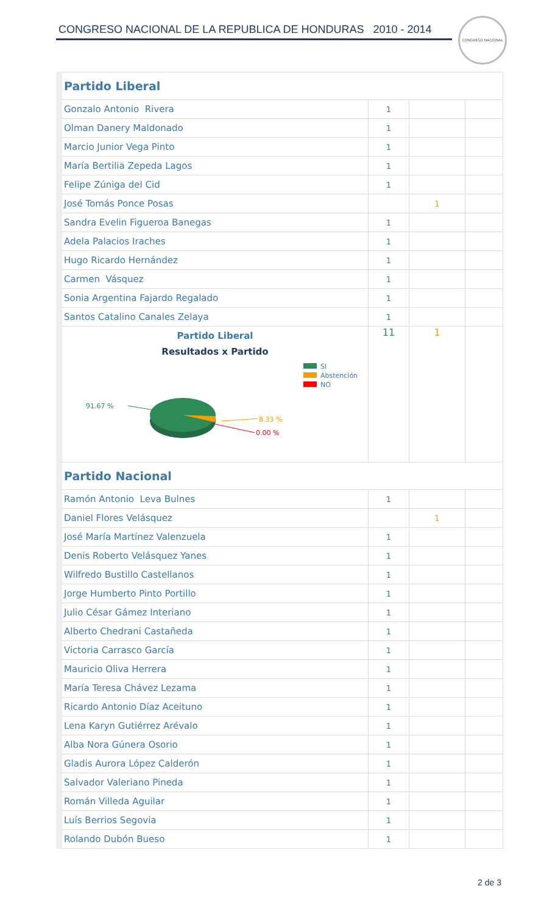CONGRESO NACIONAL DE LA REPUBLICA DE HONDURAS 2010 - 2014
CONGRESO NACIONAL
| Partido Liberal | | | |
| Gonzalo Antonio Rivera | 1 | | |
| Olman Danery Maldonado | 1 | | |
| Marcio Junior Vega Pinto | 1 | | |
| María Bertilia Zepeda Lagos | 1 | | |
| Felipe Zúniga del Cid | 1 | | |
| José Tomás Ponce Posas | | 1 | |
| Sandra Evelin Figueroa Banegas | 1 | | |
| Adela Palacios Iraches | 1 | | |
| Hugo Ricardo Hernández | 1 | | |
| Carmen Vásquez | 1 | | |
| Sonia Argentina Fajardo Regalado | 1 | | |
| Santos Catalino Canales Zelaya | 1 | | |
| Partido Liberal Resultados x Partido SI Abstención NO 91.67 % 8.33 % 0.00 % | 11 | 1 | |
| Partido Nacional | | | |
| Ramón Antonio Leva Bulnes | 1 | | |
| Daniel Flores Velásquez | | 1 | |
| José María Martínez Valenzuela | 1 | | |
| Denis Roberto Velásquez Yanes | 1 | | |
| Wilfredo Bustillo Castellanos | 1 | | |
| Jorge Humberto Pinto Portillo | 1 | | |
| Julio César Gámez Interiano | 1 | | |
| Alberto Chedrani Castañeda | 1 | | |
| Victoria Carrasco García | 1 | | |
| Mauricio Oliva Herrera | 1 | | |
| María Teresa Chávez Lezama | 1 | | |
| Ricardo Antonio Díaz Aceituno | 1 | | |
| Lena Karyn Gutiérrez Arévalo | 1 | | |
| Alba Nora Gúnera Osorio | 1 | | |
| Gladis Aurora López Calderón | 1 | | |
| Salvador Valeriano Pineda | 1 | | |
| Román Villeda Aguilar | 1 | | |
| Luís Berrios Segovia | 1 | | |
| Rolando Dubón Bueso | 1 | | |
2 de 3